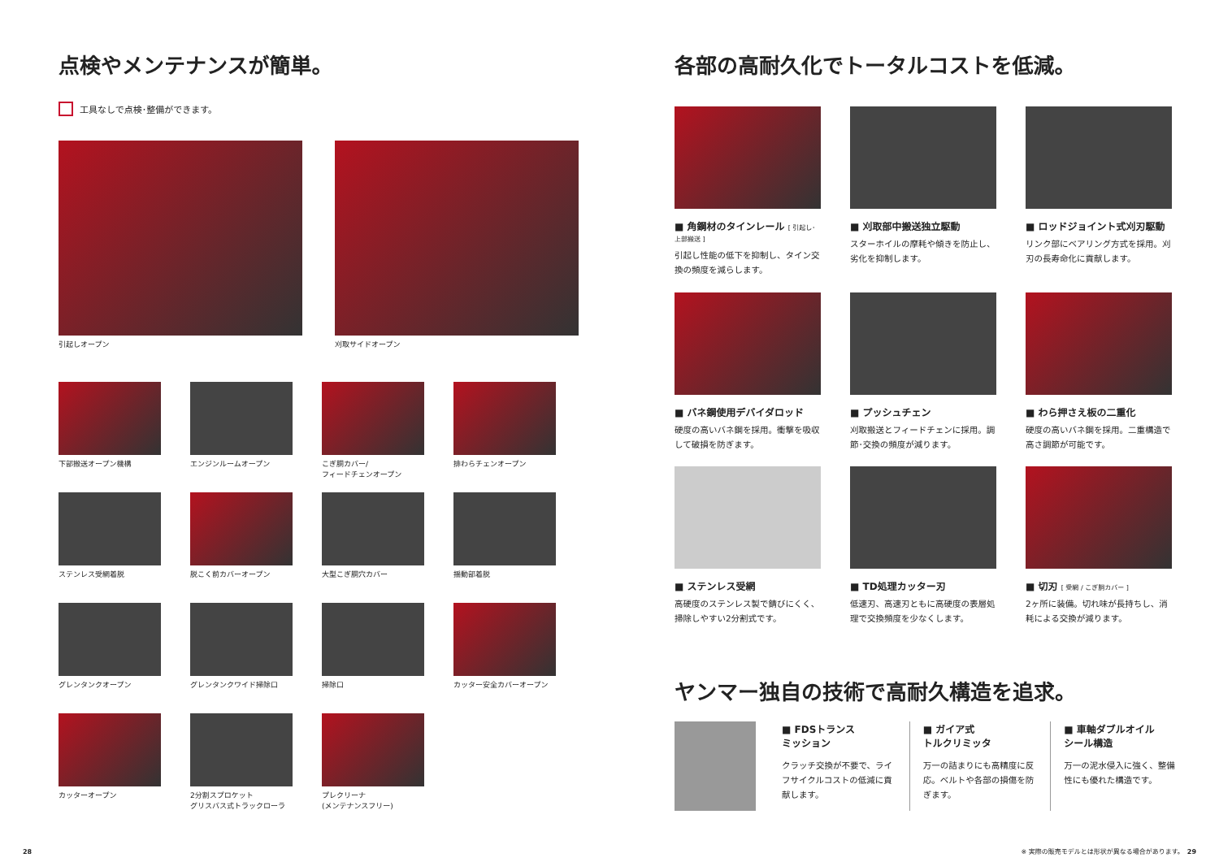点検やメンテナンスが簡単。
工具なしで点検･整備ができます。
引起しオープン 刈取サイドオープン
下部搬送オープン機構
エンジンルームオープン
こぎ胴カバー/
フィードチェンオープン
排わらチェンオープン
ステンレス受網着脱
脱こく前カバーオープン
大型こぎ胴穴カバー
揺動部着脱
グレンタンクオープン
グレンタンクワイド掃除口
掃除口
カッター安全カバーオープン
カッターオープン
2分割スプロケット
グリスバス式トラックローラ
プレクリーナ
(メンテナンスフリー)
各部の高耐久化でトータルコストを低減。
■ 角鋼材のタインレール [ 引起し･上部搬送 ]
引起し性能の低下を抑制し、タイン交換の頻度を減らします。
■ 刈取部中搬送独立駆動
スターホイルの摩耗や傾きを防止し、劣化を抑制します。
■ ロッドジョイント式刈刃駆動
リンク部にベアリング方式を採用。刈刃の長寿命化に貢献します。
■ バネ鋼使用デバイダロッド
硬度の高いバネ鋼を採用。衝撃を吸収して破損を防ぎます。
■ プッシュチェン
刈取搬送とフィードチェンに採用。調節･交換の頻度が減ります。
■ わら押さえ板の二重化
硬度の高いバネ鋼を採用。二重構造で高さ調節が可能です。
■ ステンレス受網
高硬度のステンレス製で錆びにくく、掃除しやすい2分割式です。
■ TD処理カッター刃
低速刃、高速刃ともに高硬度の表層処理で交換頻度を少なくします。
■ 切刃 [ 受網 / こぎ胴カバー ]
2ヶ所に装備。切れ味が長持ちし、消耗による交換が減ります。
ヤンマー独自の技術で高耐久構造を追求。
■ FDSトランス
ミッション
クラッチ交換が不要で、ライフサイクルコストの低減に貢献します。
■ ガイア式
トルクリミッタ
万一の詰まりにも高精度に反応。ベルトや各部の損傷を防ぎます。
■ 車軸ダブルオイル
シール構造
万一の泥水侵入に強く、整備性にも優れた構造です。
28
※ 実際の販売モデルとは形状が異なる場合があります。　29